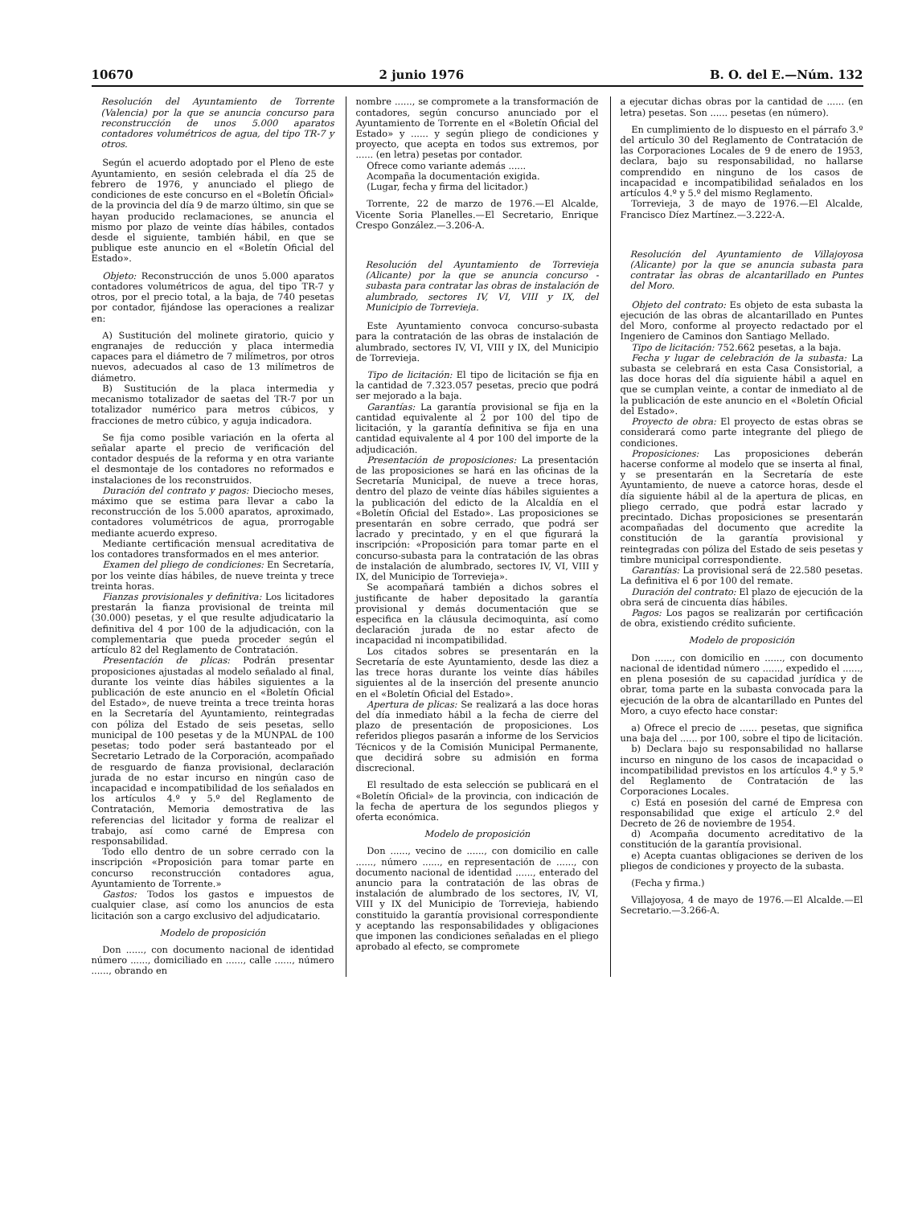10670 2 junio 1976 B. O. del E.—Núm. 132
Resolución del Ayuntamiento de Torrente (Valencia) por la que se anuncia concurso para reconstrucción de unos 5.000 aparatos contadores volumétricos de agua, del tipo TR-7 y otros.
Según el acuerdo adoptado por el Pleno de este Ayuntamiento, en sesión celebrada el día 25 de febrero de 1976, y anunciado el pliego de condiciones de este concurso en el «Boletín Oficial» de la provincia del día 9 de marzo último, sin que se hayan producido reclamaciones, se anuncia el mismo por plazo de veinte días hábiles, contados desde el siguiente, también hábil, en que se publique este anuncio en el «Boletín Oficial del Estado».
Objeto: Reconstrucción de unos 5.000 aparatos contadores volumétricos de agua, del tipo TR-7 y otros, por el precio total, a la baja, de 740 pesetas por contador, fijándose las operaciones a realizar en:
A) Sustitución del molinete giratorio, quicio y engranajes de reducción y placa intermedia capaces para el diámetro de 7 milímetros, por otros nuevos, adecuados al caso de 13 milímetros de diámetro.
B) Sustitución de la placa intermedia y mecanismo totalizador de saetas del TR-7 por un totalizador numérico para metros cúbicos, y fracciones de metro cúbico, y aguja indicadora.
Se fija como posible variación en la oferta al señalar aparte el precio de verificación del contador después de la reforma y en otra variante el desmontaje de los contadores no reformados e instalaciones de los reconstruidos.
Duración del contrato y pagos: Dieciocho meses, máximo que se estima para llevar a cabo la reconstrucción de los 5.000 aparatos, aproximado, contadores volumétricos de agua, prorrogable mediante acuerdo expreso.
Mediante certificación mensual acreditativa de los contadores transformados en el mes anterior.
Examen del pliego de condiciones: En Secretaría, por los veinte días hábiles, de nueve treinta y trece treinta horas.
Fianzas provisionales y definitiva: Los licitadores prestarán la fianza provisional de treinta mil (30.000) pesetas, y el que resulte adjudicatario la definitiva del 4 por 100 de la adjudicación, con la complementaria que pueda proceder según el artículo 82 del Reglamento de Contratación.
Presentación de plicas: Podrán presentar proposiciones ajustadas al modelo señalado al final, durante los veinte días hábiles siguientes a la publicación de este anuncio en el «Boletín Oficial del Estado», de nueve treinta a trece treinta horas en la Secretaría del Ayuntamiento, reintegradas con póliza del Estado de seis pesetas, sello municipal de 100 pesetas y de la MUNPAL de 100 pesetas; todo poder será bastanteado por el Secretario Letrado de la Corporación, acompañado de resguardo de fianza provisional, declaración jurada de no estar incurso en ningún caso de incapacidad e incompatibilidad de los señalados en los artículos 4.º y 5.º del Reglamento de Contratación, Memoria demostrativa de las referencias del licitador y forma de realizar el trabajo, así como carné de Empresa con responsabilidad.
Todo ello dentro de un sobre cerrado con la inscripción «Proposición para tomar parte en concurso reconstrucción contadores agua, Ayuntamiento de Torrente.»
Gastos: Todos los gastos e impuestos de cualquier clase, así como los anuncios de esta licitación son a cargo exclusivo del adjudicatario.
Modelo de proposición
Don ......, con documento nacional de identidad número ......, domiciliado en ......, calle ......, número ......, obrando en
nombre ......, se compromete a la transformación de contadores, según concurso anunciado por el Ayuntamiento de Torrente en el «Boletín Oficial del Estado» y ...... y según pliego de condiciones y proyecto, que acepta en todos sus extremos, por ...... (en letra) pesetas por contador.
Ofrece como variante además ......
Acompaña la documentación exigida.
(Lugar, fecha y firma del licitador.)
Torrente, 22 de marzo de 1976.—El Alcalde, Vicente Soria Planelles.—El Secretario, Enrique Crespo González.—3.206-A.
Resolución del Ayuntamiento de Torrevieja (Alicante) por la que se anuncia concurso - subasta para contratar las obras de instalación de alumbrado, sectores IV, VI, VIII y IX, del Municipio de Torrevieja.
Este Ayuntamiento convoca concurso-subasta para la contratación de las obras de instalación de alumbrado, sectores IV, VI, VIII y IX, del Municipio de Torrevieja.
Tipo de licitación: El tipo de licitación se fija en la cantidad de 7.323.057 pesetas, precio que podrá ser mejorado a la baja.
Garantías: La garantía provisional se fija en la cantidad equivalente al 2 por 100 del tipo de licitación, y la garantía definitiva se fija en una cantidad equivalente al 4 por 100 del importe de la adjudicación.
Presentación de proposiciones: La presentación de las proposiciones se hará en las oficinas de la Secretaría Municipal, de nueve a trece horas, dentro del plazo de veinte días hábiles siguientes a la publicación del edicto de la Alcaldía en el «Boletín Oficial del Estado». Las proposiciones se presentarán en sobre cerrado, que podrá ser lacrado y precintado, y en el que figurará la inscripción: «Proposición para tomar parte en el concurso-subasta para la contratación de las obras de instalación de alumbrado, sectores IV, VI, VIII y IX, del Municipio de Torrevieja».
Se acompañará también a dichos sobres el justificante de haber depositado la garantía provisional y demás documentación que se especifica en la cláusula decimoquinta, así como declaración jurada de no estar afecto de incapacidad ni incompatibilidad.
Los citados sobres se presentarán en la Secretaría de este Ayuntamiento, desde las diez a las trece horas durante los veinte días hábiles siguientes al de la inserción del presente anuncio en el «Boletín Oficial del Estado».
Apertura de plicas: Se realizará a las doce horas del día inmediato hábil a la fecha de cierre del plazo de presentación de proposiciones. Los referidos pliegos pasarán a informe de los Servicios Técnicos y de la Comisión Municipal Permanente, que decidirá sobre su admisión en forma discrecional.
El resultado de esta selección se publicará en el «Boletín Oficial» de la provincia, con indicación de la fecha de apertura de los segundos pliegos y oferta económica.
Modelo de proposición
Don ......, vecino de ......, con domicilio en calle ......, número ......, en representación de ......, con documento nacional de identidad ......, enterado del anuncio para la contratación de las obras de instalación de alumbrado de los sectores, IV, VI, VIII y IX del Municipio de Torrevieja, habiendo constituido la garantía provisional correspondiente y aceptando las responsabilidades y obligaciones que imponen las condiciones señaladas en el pliego aprobado al efecto, se compromete
a ejecutar dichas obras por la cantidad de ...... (en letra) pesetas. Son ...... pesetas (en número).
En cumplimiento de lo dispuesto en el párrafo 3.º del artículo 30 del Reglamento de Contratación de las Corporaciones Locales de 9 de enero de 1953, declara, bajo su responsabilidad, no hallarse comprendido en ninguno de los casos de incapacidad e incompatibilidad señalados en los artículos 4.º y 5.º del mismo Reglamento.
Torrevieja, 3 de mayo de 1976.—El Alcalde, Francisco Díez Martínez.—3.222-A.
Resolución del Ayuntamiento de Villajoyosa (Alicante) por la que se anuncia subasta para contratar las obras de alcantarillado en Puntes del Moro.
Objeto del contrato: Es objeto de esta subasta la ejecución de las obras de alcantarillado en Puntes del Moro, conforme al proyecto redactado por el Ingeniero de Caminos don Santiago Mellado.
Tipo de licitación: 752.662 pesetas, a la baja.
Fecha y lugar de celebración de la subasta: La subasta se celebrará en esta Casa Consistorial, a las doce horas del día siguiente hábil a aquel en que se cumplan veinte, a contar de inmediato al de la publicación de este anuncio en el «Boletín Oficial del Estado».
Proyecto de obra: El proyecto de estas obras se considerará como parte integrante del pliego de condiciones.
Proposiciones: Las proposiciones deberán hacerse conforme al modelo que se inserta al final, y se presentarán en la Secretaría de este Ayuntamiento, de nueve a catorce horas, desde el día siguiente hábil al de la apertura de plicas, en pliego cerrado, que podrá estar lacrado y precintado. Dichas proposiciones se presentarán acompañadas del documento que acredite la constitución de la garantía provisional y reintegradas con póliza del Estado de seis pesetas y timbre municipal correspondiente.
Garantías: La provisional será de 22.580 pesetas. La definitiva el 6 por 100 del remate.
Duración del contrato: El plazo de ejecución de la obra será de cincuenta días hábiles.
Pagos: Los pagos se realizarán por certificación de obra, existiendo crédito suficiente.
Modelo de proposición
Don ......, con domicilio en ......, con documento nacional de identidad número ......, expedido el ......, en plena posesión de su capacidad jurídica y de obrar, toma parte en la subasta convocada para la ejecución de la obra de alcantarillado en Puntes del Moro, a cuyo efecto hace constar:
a) Ofrece el precio de ...... pesetas, que significa una baja del ...... por 100, sobre el tipo de licitación.
b) Declara bajo su responsabilidad no hallarse incurso en ninguno de los casos de incapacidad o incompatibilidad previstos en los artículos 4.º y 5.º del Reglamento de Contratación de las Corporaciones Locales.
c) Está en posesión del carné de Empresa con responsabilidad que exige el artículo 2.º del Decreto de 26 de noviembre de 1954.
d) Acompaña documento acreditativo de la constitución de la garantía provisional.
e) Acepta cuantas obligaciones se deriven de los pliegos de condiciones y proyecto de la subasta.
(Fecha y firma.)
Villajoyosa, 4 de mayo de 1976.—El Alcalde.—El Secretario.—3.266-A.